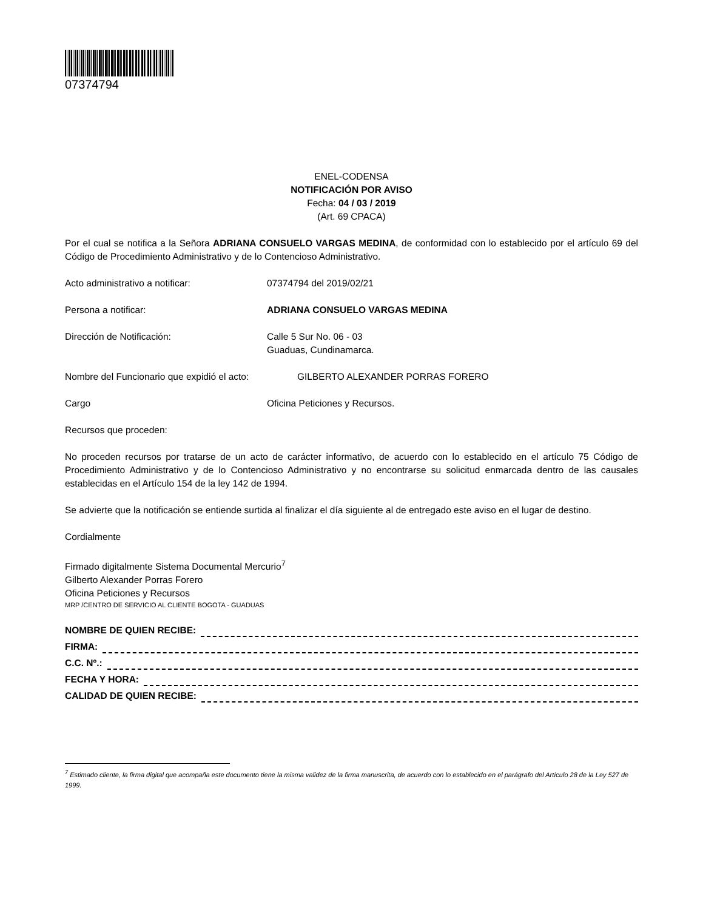07374794
ENEL-CODENSA
NOTIFICACIÓN POR AVISO
Fecha: 04 / 03 / 2019
(Art. 69 CPACA)
Por el cual se notifica a la Señora ADRIANA CONSUELO VARGAS MEDINA, de conformidad con lo establecido por el artículo 69 del Código de Procedimiento Administrativo y de lo Contencioso Administrativo.
Acto administrativo a notificar: 07374794 del 2019/02/21
Persona a notificar: ADRIANA CONSUELO VARGAS MEDINA
Dirección de Notificación: Calle 5 Sur No. 06 - 03
Guaduas, Cundinamarca.
Nombre del Funcionario que expidió el acto:
GILBERTO ALEXANDER PORRAS FORERO
Cargo Oficina Peticiones y Recursos.
Recursos que proceden:
No proceden recursos por tratarse de un acto de carácter informativo, de acuerdo con lo establecido en el artículo 75 Código de Procedimiento Administrativo y de lo Contencioso Administrativo y no encontrarse su solicitud enmarcada dentro de las causales establecidas en el Artículo 154 de la ley 142 de 1994.
Se advierte que la notificación se entiende surtida al finalizar el día siguiente al de entregado este aviso en el lugar de destino.
Cordialmente
Firmado digitalmente Sistema Documental Mercurio<sup>7</sup>
Gilberto Alexander Porras Forero
Oficina Peticiones y Recursos
MRP /CENTRO DE SERVICIO AL CLIENTE BOGOTA - GUADUAS
NOMBRE DE QUIEN RECIBE:
FIRMA:
C.C. Nº.:
FECHA Y HORA:
CALIDAD DE QUIEN RECIBE:
<sup>7</sup> Estimado cliente, la firma digital que acompaña este documento tiene la misma validez de la firma manuscrita, de acuerdo con lo establecido en el parágrafo del Artículo 28 de la Ley 527 de 1999.